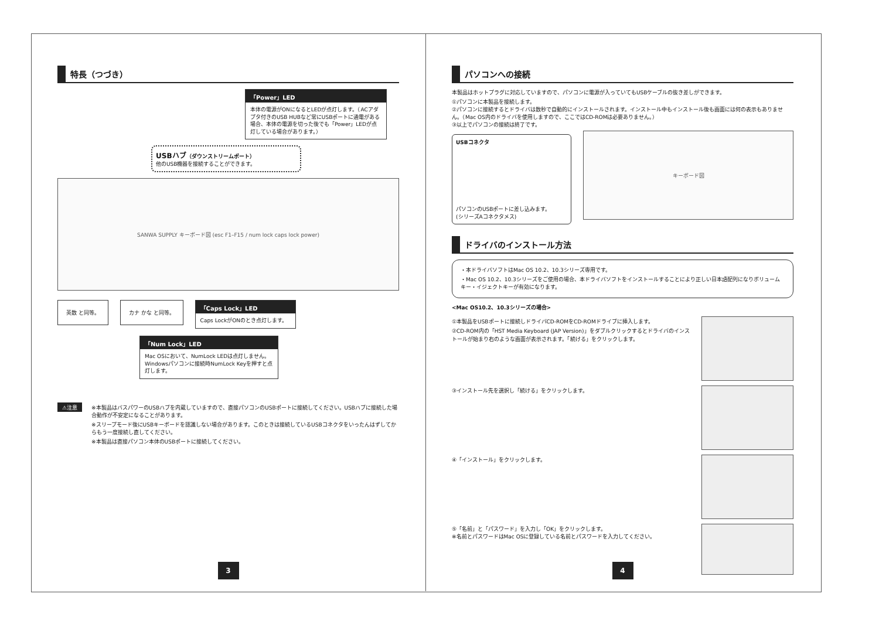特長（つづき）
「Power」LED
本体の電源がONになるとLEDが点灯します。（ACアダプタ付きのUSB HUBなど常にUSBポートに通電がある場合、本体の電源を切った後でも「Power」LEDが点灯している場合があります。）
USBハブ（ダウンストリームポート）
他のUSB機器を接続することができます。
SANWA SUPPLY キーボード図 (esc F1–F15 / num lock caps lock power)
英数 と同等。 カナ かな と同等。
「Caps Lock」LED
Caps LockがONのとき点灯します。
「Num Lock」LED
Mac OSにおいて、NumLock LEDは点灯しません。Windowsパソコンに接続時NumLock Keyを押すと点灯します。
⚠注意
※本製品はバスパワーのUSBハブを内蔵していますので、直接パソコンのUSBポートに接続してください。USBハブに接続した場合動作が不安定になることがあります。
※スリープモード後にUSBキーボードを認識しない場合があります。このときは接続しているUSBコネクタをいったんはずしてからもう一度接続し直してください。
※本製品は直接パソコン本体のUSBポートに接続してください。
3
パソコンへの接続
本製品はホットプラグに対応していますので、パソコンに電源が入っていてもUSBケーブルの抜き差しができます。
①パソコンに本製品を接続します。
②パソコンに接続するとドライバは数秒で自動的にインストールされます。インストール中もインストール後も画面には何の表示もありません。（Mac OS内のドライバを使用しますので、ここではCD-ROMは必要ありません。）
③以上でパソコンの接続は終了です。
USBコネクタ
パソコンのUSBポートに差し込みます。
(シリーズAコネクタメス)
キーボード図
ドライバのインストール方法
・本ドライバソフトはMac OS 10.2、10.3シリーズ専用です。
・Mac OS 10.2、10.3シリーズをご使用の場合、本ドライバソフトをインストールすることにより正しい日本語配列になりボリュームキー・イジェクトキーが有効になります。
<Mac OS10.2、10.3シリーズの場合>
①本製品をUSBポートに接続しドライバCD-ROMをCD-ROMドライブに挿入します。
②CD-ROM内の「HST Media Keyboard (JAP Version)」をダブルクリックするとドライバのインストールが始まり右のような画面が表示されます。「続ける」をクリックします。
③インストール先を選択し「続ける」をクリックします。
④「インストール」をクリックします。
⑤「名前」と「パスワード」を入力し「OK」をクリックします。
※名前とパスワードはMac OSに登録している名前とパスワードを入力してください。
4